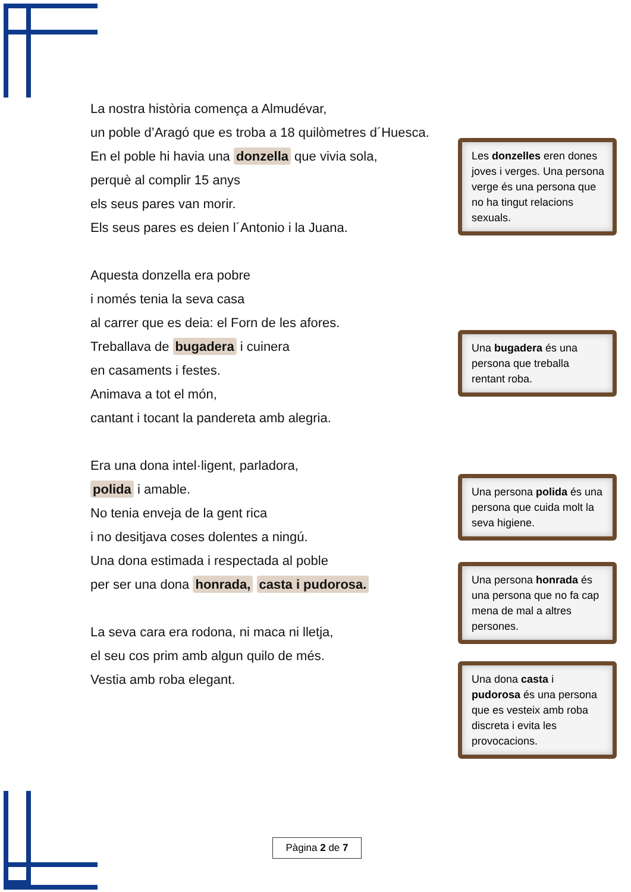La nostra història comença a Almudévar,
un poble d’Aragó que es troba a 18 quilòmetres d´Huesca.
En el poble hi havia una donzella que vivia sola,
perquè al complir 15 anys
els seus pares van morir.
Els seus pares es deien l´Antonio i la Juana.
Aquesta donzella era pobre
i només tenia la seva casa
al carrer que es deia: el Forn de les afores.
Treballava de bugadera i cuinera
en casaments i festes.
Animava a tot el món,
cantant i tocant la pandereta amb alegria.
Era una dona intel·ligent, parladora,
polida i amable.
No tenia enveja de la gent rica
i no desitjava coses dolentes a ningú.
Una dona estimada i respectada al poble
per ser una dona honrada, casta i pudorosa.
La seva cara era rodona, ni maca ni lletja,
el seu cos prim amb algun quilo de més.
Vestia amb roba elegant.
Les donzelles eren dones joves i verges. Una persona verge és una persona que no ha tingut relacions sexuals.
Una bugadera és una persona que treballa rentant roba.
Una persona polida és una persona que cuida molt la seva higiene.
Una persona honrada és una persona que no fa cap mena de mal a altres persones.
Una dona casta i pudorosa és una persona que es vesteix amb roba discreta i evita les provocacions.
Pàgina 2 de 7